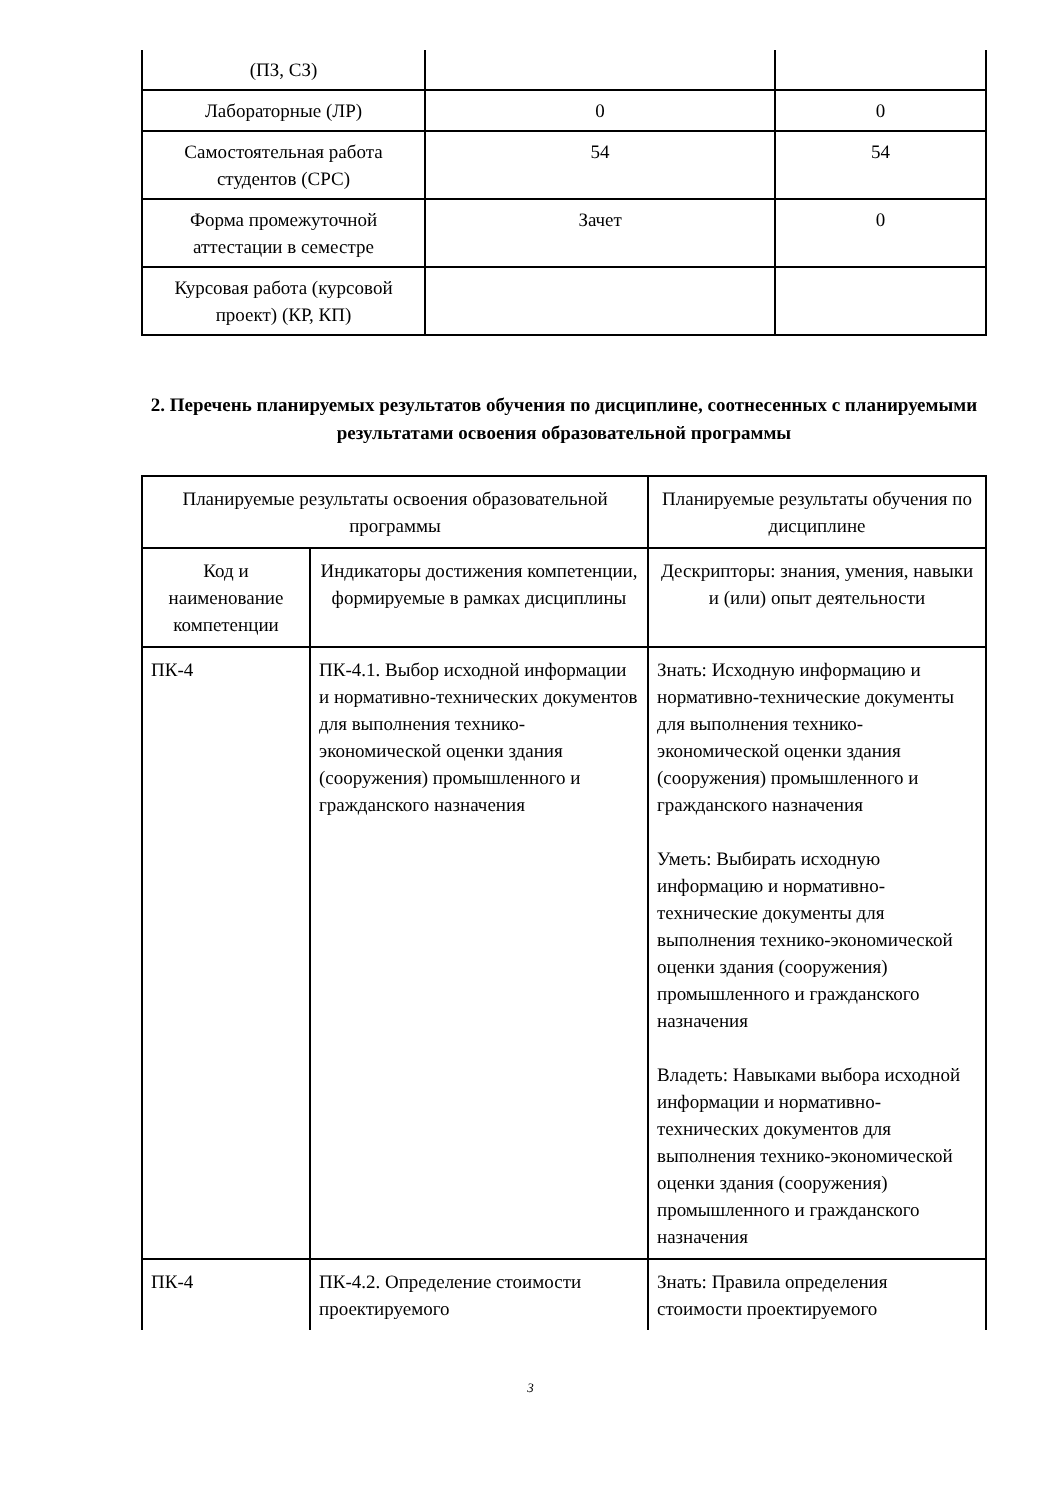| (ПЗ, СЗ) | | |
| Лабораторные (ЛР) | 0 | 0 |
| Самостоятельная работа студентов (СРС) | 54 | 54 |
| Форма промежуточной аттестации в семестре | Зачет | 0 |
| Курсовая работа (курсовой проект) (КР, КП) | | |
2. Перечень планируемых результатов обучения по дисциплине, соотнесенных с планируемыми результатами освоения образовательной программы
| Планируемые результаты освоения образовательной программы | | Планируемые результаты обучения по дисциплине |
| --- | --- | --- |
| Код и наименование компетенции | Индикаторы достижения компетенции, формируемые в рамках дисциплины | Дескрипторы: знания, умения, навыки и (или) опыт деятельности |
| ПК-4 | ПК-4.1. Выбор исходной информации и нормативно-технических документов для выполнения технико-экономической оценки здания (сооружения) промышленного и гражданского назначения | Знать: Исходную информацию и нормативно-технические документы для выполнения технико-экономической оценки здания (сооружения) промышленного и гражданского назначения Уметь: Выбирать исходную информацию и нормативно-технические документы для выполнения технико-экономической оценки здания (сооружения) промышленного и гражданского назначения Владеть: Навыками выбора исходной информации и нормативно-технических документов для выполнения технико-экономической оценки здания (сооружения) промышленного и гражданского назначения |
| ПК-4 | ПК-4.2. Определение стоимости проектируемого | Знать: Правила определения стоимости проектируемого |
3